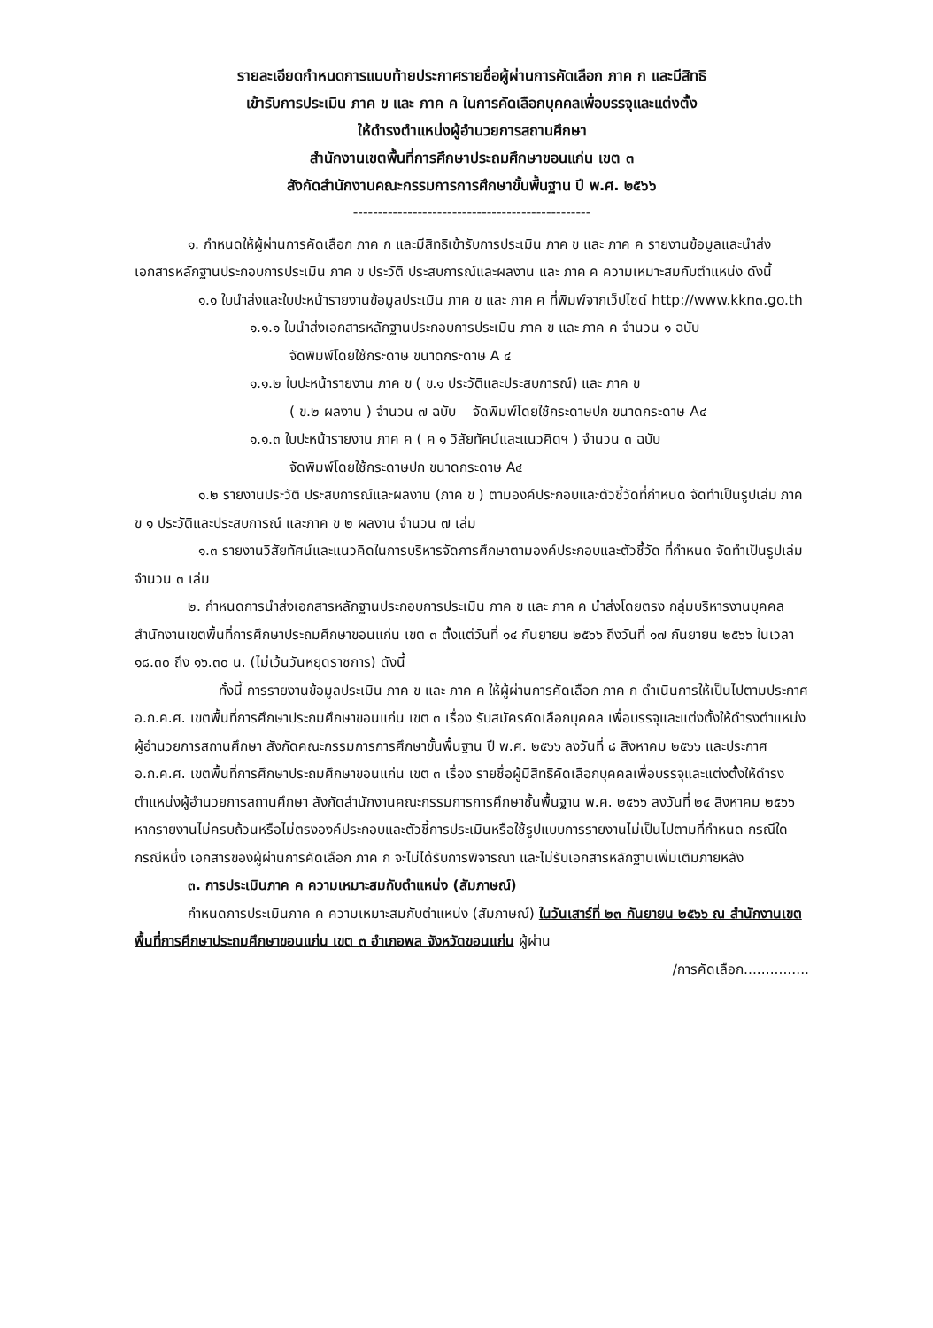รายละเอียดกำหนดการแนบท้ายประกาศรายชื่อผู้ผ่านการคัดเลือก ภาค ก และมีสิทธิ
เข้ารับการประเมิน ภาค ข และ ภาค ค ในการคัดเลือกบุคคลเพื่อบรรจุและแต่งตั้ง
ให้ดำรงตำแหน่งผู้อำนวยการสถานศึกษา
สำนักงานเขตพื้นที่การศึกษาประถมศึกษาขอนแก่น เขต ๓
สังกัดสำนักงานคณะกรรมการการศึกษาขั้นพื้นฐาน ปี พ.ศ. ๒๕๖๖
------------------------------------------------
๑. กำหนดให้ผู้ผ่านการคัดเลือก ภาค ก และมีสิทธิเข้ารับการประเมิน ภาค ข และ ภาค ค รายงานข้อมูลและนำส่ง เอกสารหลักฐานประกอบการประเมิน ภาค ข ประวัติ ประสบการณ์และผลงาน และ ภาค ค ความเหมาะสมกับตำแหน่ง ดังนี้
๑.๑ ใบนำส่งและใบปะหน้ารายงานข้อมูลประเมิน ภาค ข และ ภาค ค ที่พิมพ์จากเว็ปไซด์ http://www.kkn๓.go.th
๑.๑.๑ ใบนำส่งเอกสารหลักฐานประกอบการประเมิน ภาค ข และ ภาค ค จำนวน ๑ ฉบับ
จัดพิมพ์โดยใช้กระดาษ ขนาดกระดาษ A ๔
๑.๑.๒ ใบปะหน้ารายงาน ภาค ข ( ข.๑ ประวัติและประสบการณ์) และ ภาค ข
( ข.๒ ผลงาน ) จำนวน ๗ ฉบับ จัดพิมพ์โดยใช้กระดาษปก ขนาดกระดาษ A๔
๑.๑.๓ ใบปะหน้ารายงาน ภาค ค ( ค ๑ วิสัยทัศน์และแนวคิดฯ ) จำนวน ๓ ฉบับ
จัดพิมพ์โดยใช้กระดาษปก ขนาดกระดาษ A๔
๑.๒ รายงานประวัติ ประสบการณ์และผลงาน (ภาค ข ) ตามองค์ประกอบและตัวชี้วัดที่กำหนด จัดทำเป็นรูปเล่ม ภาค ข ๑ ประวัติและประสบการณ์ และภาค ข ๒ ผลงาน จำนวน ๗ เล่ม
๑.๓ รายงานวิสัยทัศน์และแนวคิดในการบริหารจัดการศึกษาตามองค์ประกอบและตัวชี้วัด ที่กำหนด จัดทำเป็นรูปเล่ม จำนวน ๓ เล่ม
๒. กำหนดการนำส่งเอกสารหลักฐานประกอบการประเมิน ภาค ข และ ภาค ค นำส่งโดยตรง กลุ่มบริหารงานบุคคล สำนักงานเขตพื้นที่การศึกษาประถมศึกษาขอนแก่น เขต ๓ ตั้งแต่วันที่ ๑๔ กันยายน ๒๕๖๖ ถึงวันที่ ๑๗ กันยายน ๒๕๖๖ ในเวลา ๑๘.๓๐ ถึง ๑๖.๓๐ น. (ไม่เว้นวันหยุดราชการ) ดังนี้
ทั้งนี้ การรายงานข้อมูลประเมิน ภาค ข และ ภาค ค ให้ผู้ผ่านการคัดเลือก ภาค ก ดำเนินการให้เป็นไปตามประกาศ อ.ก.ค.ศ. เขตพื้นที่การศึกษาประถมศึกษาขอนแก่น เขต ๓ เรื่อง รับสมัครคัดเลือกบุคคล เพื่อบรรจุและแต่งตั้งให้ดำรงตำแหน่งผู้อำนวยการสถานศึกษา สังกัดคณะกรรมการการศึกษาขั้นพื้นฐาน ปี พ.ศ. ๒๕๖๖ ลงวันที่ ๘ สิงหาคม ๒๕๖๖ และประกาศ อ.ก.ค.ศ. เขตพื้นที่การศึกษาประถมศึกษาขอนแก่น เขต ๓ เรื่อง รายชื่อผู้มีสิทธิคัดเลือกบุคคลเพื่อบรรจุและแต่งตั้งให้ดำรงตำแหน่งผู้อำนวยการสถานศึกษา สังกัดสำนักงานคณะกรรมการการศึกษาชั้นพื้นฐาน พ.ศ. ๒๕๖๖ ลงวันที่ ๒๔ สิงหาคม ๒๕๖๖ หากรายงานไม่ครบถ้วนหรือไม่ตรงองค์ประกอบและตัวชี้การประเมินหรือใช้รูปแบบการรายงานไม่เป็นไปตามที่กำหนด กรณีใดกรณีหนึ่ง เอกสารของผู้ผ่านการคัดเลือก ภาค ก จะไม่ได้รับการพิจารณา และไม่รับเอกสารหลักฐานเพิ่มเติมภายหลัง
๓. การประเมินภาค ค ความเหมาะสมกับตำแหน่ง (สัมภาษณ์)
กำหนดการประเมินภาค ค ความเหมาะสมกับตำแหน่ง (สัมภาษณ์) ในวันเสาร์ที่ ๒๓ กันยายน ๒๕๖๖ ณ สำนักงานเขตพื้นที่การศึกษาประถมศึกษาขอนแก่น เขต ๓ อำเภอพล จังหวัดขอนแก่น ผู้ผ่าน
/การคัดเลือก...............